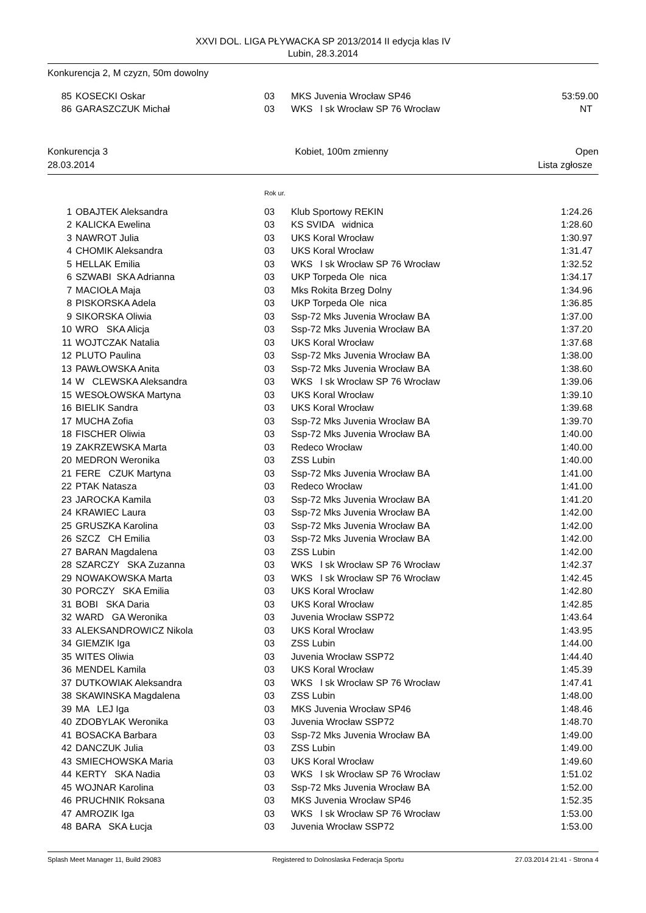XXVI DOL. LIGA PŁYWACKA SP 2013/2014 II edycja klas IV
Lubin, 28.3.2014
Konkurencja 2, M czyzn, 50m dowolny
| 85 | KOSECKI Oskar | 03 | MKS Juvenia Wrocław SP46 | 53:59.00 |
| 86 | GARASZCZUK Michał | 03 | WKS l sk Wrocław SP 76 Wrocław | NT |
Konkurencja 3 Kobiet, 100m zmienny Open
28.03.2014 Lista zgłosze
Rok ur.
| 1 | OBAJTEK Aleksandra | 03 | Klub Sportowy REKIN | 1:24.26 |
| 2 | KALICKA Ewelina | 03 | KS SVIDA widnica | 1:28.60 |
| 3 | NAWROT Julia | 03 | UKS Koral Wrocław | 1:30.97 |
| 4 | CHOMIK Aleksandra | 03 | UKS Koral Wrocław | 1:31.47 |
| 5 | HELLAK Emilia | 03 | WKS l sk Wrocław SP 76 Wrocław | 1:32.52 |
| 6 | SZWABI SKA Adrianna | 03 | UKP Torpeda Ole nica | 1:34.17 |
| 7 | MACIOŁA Maja | 03 | Mks Rokita Brzeg Dolny | 1:34.96 |
| 8 | PISKORSKA Adela | 03 | UKP Torpeda Ole nica | 1:36.85 |
| 9 | SIKORSKA Oliwia | 03 | Ssp-72 Mks Juvenia Wrocław BA | 1:37.00 |
| 10 | WRO SKA Alicja | 03 | Ssp-72 Mks Juvenia Wrocław BA | 1:37.20 |
| 11 | WOJTCZAK Natalia | 03 | UKS Koral Wrocław | 1:37.68 |
| 12 | PLUTO Paulina | 03 | Ssp-72 Mks Juvenia Wrocław BA | 1:38.00 |
| 13 | PAWŁOWSKA Anita | 03 | Ssp-72 Mks Juvenia Wrocław BA | 1:38.60 |
| 14 | W CLEWSKA Aleksandra | 03 | WKS l sk Wrocław SP 76 Wrocław | 1:39.06 |
| 15 | WESOŁOWSKA Martyna | 03 | UKS Koral Wrocław | 1:39.10 |
| 16 | BIELIK Sandra | 03 | UKS Koral Wrocław | 1:39.68 |
| 17 | MUCHA Zofia | 03 | Ssp-72 Mks Juvenia Wrocław BA | 1:39.70 |
| 18 | FISCHER Oliwia | 03 | Ssp-72 Mks Juvenia Wrocław BA | 1:40.00 |
| 19 | ZAKRZEWSKA Marta | 03 | Redeco Wrocław | 1:40.00 |
| 20 | MEDRON Weronika | 03 | ZSS Lubin | 1:40.00 |
| 21 | FERE CZUK Martyna | 03 | Ssp-72 Mks Juvenia Wrocław BA | 1:41.00 |
| 22 | PTAK Natasza | 03 | Redeco Wrocław | 1:41.00 |
| 23 | JAROCKA Kamila | 03 | Ssp-72 Mks Juvenia Wrocław BA | 1:41.20 |
| 24 | KRAWIEC Laura | 03 | Ssp-72 Mks Juvenia Wrocław BA | 1:42.00 |
| 25 | GRUSZKA Karolina | 03 | Ssp-72 Mks Juvenia Wrocław BA | 1:42.00 |
| 26 | SZCZ CH Emilia | 03 | Ssp-72 Mks Juvenia Wrocław BA | 1:42.00 |
| 27 | BARAN Magdalena | 03 | ZSS Lubin | 1:42.00 |
| 28 | SZARCZY SKA Zuzanna | 03 | WKS l sk Wrocław SP 76 Wrocław | 1:42.37 |
| 29 | NOWAKOWSKA Marta | 03 | WKS l sk Wrocław SP 76 Wrocław | 1:42.45 |
| 30 | PORCZY SKA Emilia | 03 | UKS Koral Wrocław | 1:42.80 |
| 31 | BOBI SKA Daria | 03 | UKS Koral Wrocław | 1:42.85 |
| 32 | WARD GA Weronika | 03 | Juvenia Wrocław SSP72 | 1:43.64 |
| 33 | ALEKSANDROWICZ Nikola | 03 | UKS Koral Wrocław | 1:43.95 |
| 34 | GIEMZIK Iga | 03 | ZSS Lubin | 1:44.00 |
| 35 | WITES Oliwia | 03 | Juvenia Wrocław SSP72 | 1:44.40 |
| 36 | MENDEL Kamila | 03 | UKS Koral Wrocław | 1:45.39 |
| 37 | DUTKOWIAK Aleksandra | 03 | WKS l sk Wrocław SP 76 Wrocław | 1:47.41 |
| 38 | SKAWINSKA Magdalena | 03 | ZSS Lubin | 1:48.00 |
| 39 | MA LEJ Iga | 03 | MKS Juvenia Wrocław SP46 | 1:48.46 |
| 40 | ZDOBYLAK Weronika | 03 | Juvenia Wrocław SSP72 | 1:48.70 |
| 41 | BOSACKA Barbara | 03 | Ssp-72 Mks Juvenia Wrocław BA | 1:49.00 |
| 42 | DANCZUK Julia | 03 | ZSS Lubin | 1:49.00 |
| 43 | SMIECHOWSKA Maria | 03 | UKS Koral Wrocław | 1:49.60 |
| 44 | KERTY SKA Nadia | 03 | WKS l sk Wrocław SP 76 Wrocław | 1:51.02 |
| 45 | WOJNAR Karolina | 03 | Ssp-72 Mks Juvenia Wrocław BA | 1:52.00 |
| 46 | PRUCHNIK Roksana | 03 | MKS Juvenia Wrocław SP46 | 1:52.35 |
| 47 | AMROZIK Iga | 03 | WKS l sk Wrocław SP 76 Wrocław | 1:53.00 |
| 48 | BARA SKA Łucja | 03 | Juvenia Wrocław SSP72 | 1:53.00 |
Splash Meet Manager 11, Build 29083 Registered to Dolnoslaska Federacja Sportu 27.03.2014 21:41 - Strona 4